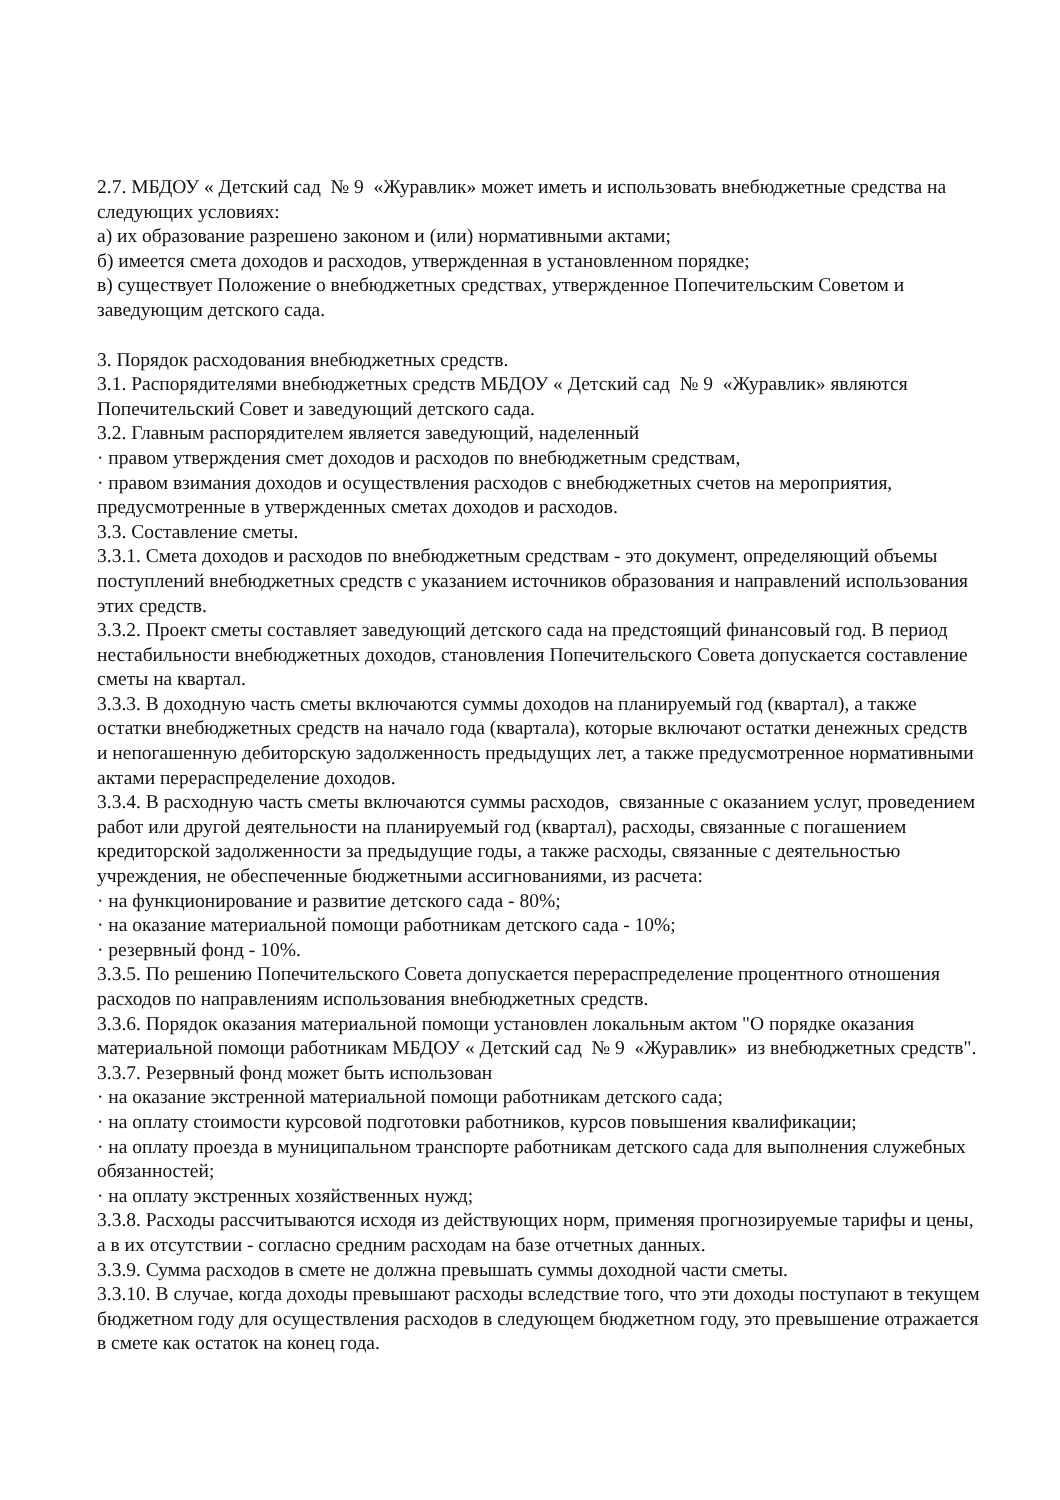2.7. МБДОУ « Детский сад № 9 «Журавлик» может иметь и использовать внебюджетные средства на следующих условиях:
а) их образование разрешено законом и (или) нормативными актами;
б) имеется смета доходов и расходов, утвержденная в установленном порядке;
в) существует Положение о внебюджетных средствах, утвержденное Попечительским Советом и заведующим детского сада.
3. Порядок расходования внебюджетных средств.
3.1. Распорядителями внебюджетных средств МБДОУ « Детский сад № 9 «Журавлик» являются Попечительский Совет и заведующий детского сада.
3.2. Главным распорядителем является заведующий, наделенный
· правом утверждения смет доходов и расходов по внебюджетным средствам,
· правом взимания доходов и осуществления расходов с внебюджетных счетов на мероприятия, предусмотренные в утвержденных сметах доходов и расходов.
3.3. Составление сметы.
3.3.1. Смета доходов и расходов по внебюджетным средствам - это документ, определяющий объемы поступлений внебюджетных средств с указанием источников образования и направлений использования этих средств.
3.3.2. Проект сметы составляет заведующий детского сада на предстоящий финансовый год. В период нестабильности внебюджетных доходов, становления Попечительского Совета допускается составление сметы на квартал.
3.3.3. В доходную часть сметы включаются суммы доходов на планируемый год (квартал), а также остатки внебюджетных средств на начало года (квартала), которые включают остатки денежных средств и непогашенную дебиторскую задолженность предыдущих лет, а также предусмотренное нормативными актами перераспределение доходов.
3.3.4. В расходную часть сметы включаются суммы расходов, связанные с оказанием услуг, проведением работ или другой деятельности на планируемый год (квартал), расходы, связанные с погашением кредиторской задолженности за предыдущие годы, а также расходы, связанные с деятельностью учреждения, не обеспеченные бюджетными ассигнованиями, из расчета:
· на функционирование и развитие детского сада - 80%;
· на оказание материальной помощи работникам детского сада - 10%;
· резервный фонд - 10%.
3.3.5. По решению Попечительского Совета допускается перераспределение процентного отношения расходов по направлениям использования внебюджетных средств.
3.3.6. Порядок оказания материальной помощи установлен локальным актом "О порядке оказания материальной помощи работникам МБДОУ « Детский сад № 9 «Журавлик» из внебюджетных средств".
3.3.7. Резервный фонд может быть использован
· на оказание экстренной материальной помощи работникам детского сада;
· на оплату стоимости курсовой подготовки работников, курсов повышения квалификации;
· на оплату проезда в муниципальном транспорте работникам детского сада для выполнения служебных обязанностей;
· на оплату экстренных хозяйственных нужд;
3.3.8. Расходы рассчитываются исходя из действующих норм, применяя прогнозируемые тарифы и цены, а в их отсутствии - согласно средним расходам на базе отчетных данных.
3.3.9. Сумма расходов в смете не должна превышать суммы доходной части сметы.
3.3.10. В случае, когда доходы превышают расходы вследствие того, что эти доходы поступают в текущем бюджетном году для осуществления расходов в следующем бюджетном году, это превышение отражается в смете как остаток на конец года.